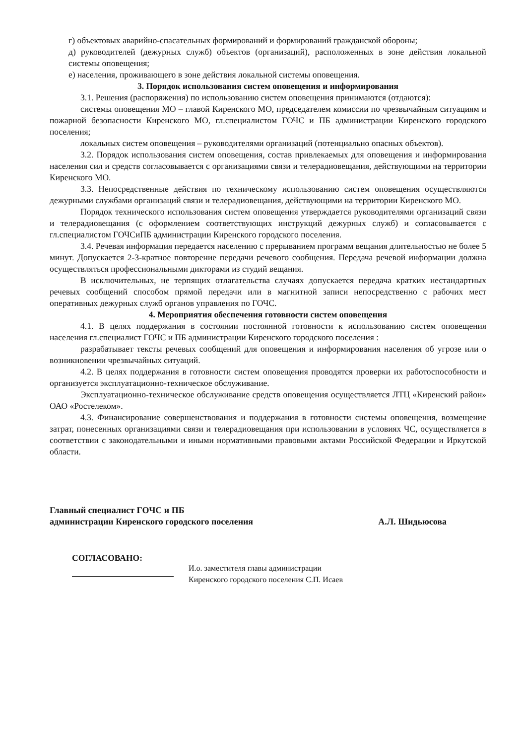г) объектовых аварийно-спасательных формирований и формирований гражданской обороны;
д) руководителей (дежурных служб) объектов (организаций), расположенных в зоне действия локальной системы оповещения;
е) населения, проживающего в зоне действия локальной системы оповещения.
3. Порядок использования систем оповещения и информирования
3.1. Решения (распоряжения) по использованию систем оповещения принимаются (отдаются):
системы оповещения МО – главой Киренского МО, председателем комиссии по чрезвычайным ситуациям и пожарной безопасности Киренского МО, гл.специалистом ГОЧС и ПБ администрации Киренского городского поселения;
локальных систем оповещения – руководителями организаций (потенциально опасных объектов).
3.2. Порядок использования систем оповещения, состав привлекаемых для оповещения и информирования населения сил и средств согласовывается с организациями связи и телерадиовещания, действующими на территории Киренского МО.
3.3. Непосредственные действия по техническому использованию систем оповещения осуществляются дежурными службами организаций связи и телерадиовещания, действующими на территории Киренского МО.
Порядок технического использования систем оповещения утверждается руководителями организаций связи и телерадиовещания (с оформлением соответствующих инструкций дежурных служб) и согласовывается с гл.специалистом ГОЧСиПБ администрации Киренского городского поселения.
3.4. Речевая информация передается населению с прерыванием программ вещания длительностью не более 5 минут. Допускается 2-3-кратное повторение передачи речевого сообщения. Передача речевой информации должна осуществляться профессиональными дикторами из студий вещания.
В исключительных, не терпящих отлагательства случаях допускается передача кратких нестандартных речевых сообщений способом прямой передачи или в магнитной записи непосредственно с рабочих мест оперативных дежурных служб органов управления по ГОЧС.
4. Мероприятия обеспечения готовности систем оповещения
4.1. В целях поддержания в состоянии постоянной готовности к использованию систем оповещения населения гл.специалист ГОЧС и ПБ администрации Киренского городского поселения :
разрабатывает тексты речевых сообщений для оповещения и информирования населения об угрозе или о возникновении чрезвычайных ситуаций.
4.2. В целях поддержания в готовности систем оповещения проводятся проверки их работоспособности и организуется эксплуатационно-техническое обслуживание.
Эксплуатационно-техническое обслуживание средств оповещения осуществляется ЛТЦ «Киренский район» ОАО «Ростелеком».
4.3. Финансирование совершенствования и поддержания в готовности системы оповещения, возмещение затрат, понесенных организациями связи и телерадиовещания при использовании в условиях ЧС, осуществляется в соответствии с законодательными и иными нормативными правовыми актами Российской Федерации и Иркутской области.
Главный специалист ГОЧС и ПБ
администрации Киренского городского поселения
А.Л. Шидьюсова
СОГЛАСОВАНО:
И.о. заместителя главы администрации
Киренского городского поселения С.П. Исаев